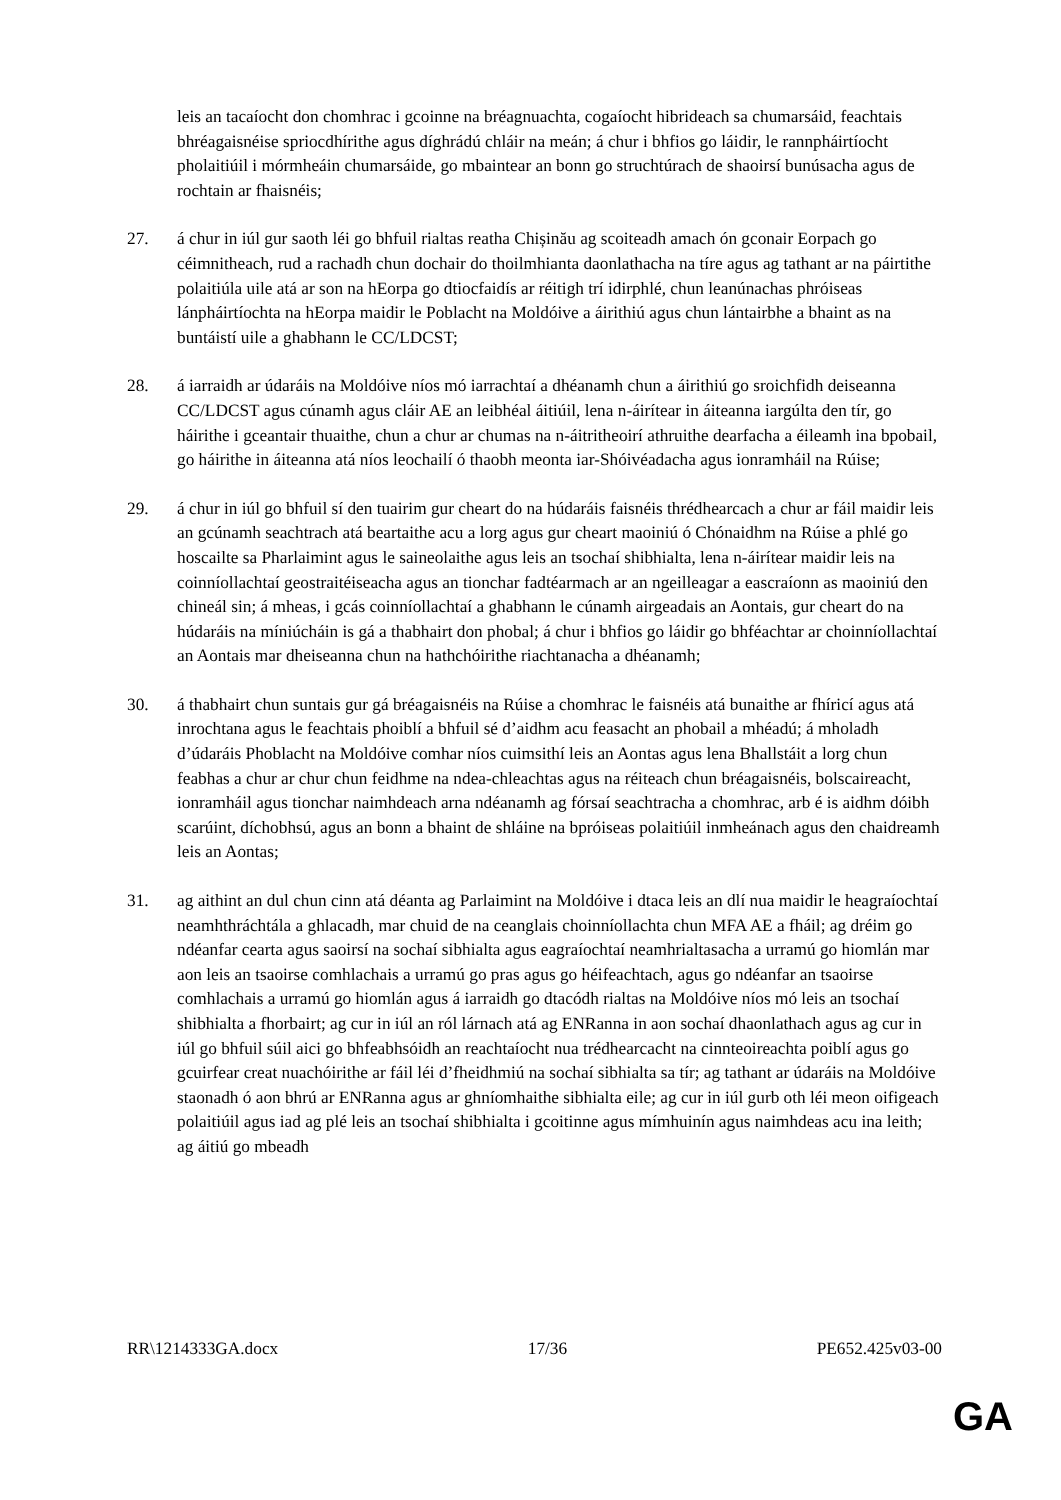leis an tacaíocht don chomhrac i gcoinne na bréagnuachta, cogaíocht hibrideach sa chumarsáid, feachtais bhréagaisnéise spriocdhírithe agus díghrádú chláir na meán; á chur i bhfios go láidir, le rannpháirtíocht pholaitiúil i mórmheáin chumarsáide, go mbaintear an bonn go struchtúrach de shaoirsí bunúsacha agus de rochtain ar fhaisnéis;
27. á chur in iúl gur saoth léi go bhfuil rialtas reatha Chișinău ag scoiteadh amach ón gconair Eorpach go céimnitheach, rud a rachadh chun dochair do thoilmhianta daonlathacha na tíre agus ag tathant ar na páirtithe polaitiúla uile atá ar son na hEorpa go dtiocfaidís ar réitigh trí idirphlé, chun leanúnachas phróiseas lánpháirtíochta na hEorpa maidir le Poblacht na Moldóive a áirithiú agus chun lántairbhe a bhaint as na buntáistí uile a ghabhann le CC/LDCST;
28. á iarraidh ar údaráis na Moldóive níos mó iarrachtaí a dhéanamh chun a áirithiú go sroichfidh deiseanna CC/LDCST agus cúnamh agus cláir AE an leibhéal áitiúil, lena n-áirítear in áiteanna iargúlta den tír, go háirithe i gceantair thuaithe, chun a chur ar chumas na n-áitritheoirí athruithe dearfacha a éileamh ina bpobail, go háirithe in áiteanna atá níos leochailí ó thaobh meonta iar-Shóivéadacha agus ionramháil na Rúise;
29. á chur in iúl go bhfuil sí den tuairim gur cheart do na húdaráis faisnéis thrédhearcach a chur ar fáil maidir leis an gcúnamh seachtrach atá beartaithe acu a lorg agus gur cheart maoiniú ó Chónaidhm na Rúise a phlé go hoscailte sa Pharlaimint agus le saineolaithe agus leis an tsochaí shibhialta, lena n-áirítear maidir leis na coinníollachtaí geostraitéiseacha agus an tionchar fadtéarmach ar an ngeilleagar a eascraíonn as maoiniú den chineál sin; á mheas, i gcás coinníollachtaí a ghabhann le cúnamh airgeadais an Aontais, gur cheart do na húdaráis na míniúcháin is gá a thabhairt don phobal; á chur i bhfios go láidir go bhféachtar ar choinníollachtaí an Aontais mar dheiseanna chun na hathchóirithe riachtanacha a dhéanamh;
30. á thabhairt chun suntais gur gá bréagaisnéis na Rúise a chomhrac le faisnéis atá bunaithe ar fhíricí agus atá inrochtana agus le feachtais phoiblí a bhfuil sé d’aidhm acu feasacht an phobail a mhéadú; á mholadh d’údaráis Phoblacht na Moldóive comhar níos cuimsithí leis an Aontas agus lena Bhallstáit a lorg chun feabhas a chur ar chur chun feidhme na ndea-chleachtas agus na réiteach chun bréagaisnéis, bolscaireacht, ionramháil agus tionchar naimhdeach arna ndéanamh ag fórsaí seachtracha a chomhrac, arb é is aidhm dóibh scarúint, díchobhsú, agus an bonn a bhaint de shláine na bpróiseas polaitiúil inmheánach agus den chaidreamh leis an Aontas;
31. ag aithint an dul chun cinn atá déanta ag Parlaimint na Moldóive i dtaca leis an dlí nua maidir le heagraíochtaí neamhthráchtála a ghlacadh, mar chuid de na ceanglais choinníollachta chun MFA AE a fháil; ag dréim go ndéanfar cearta agus saoirsí na sochaí sibhialta agus eagraíochtaí neamhrialtasacha a urramú go hiomlán mar aon leis an tsaoirse comhlachais a urramú go pras agus go héifeachtach, agus go ndéanfar an tsaoirse comhlachais a urramú go hiomlán agus á iarraidh go dtacódh rialtas na Moldóive níos mó leis an tsochaí shibhialta a fhorbairt; ag cur in iúl an ról lárnach atá ag ENRanna in aon sochaí dhaonlathach agus ag cur in iúl go bhfuil súil aici go bhfeabhsóidh an reachtaíocht nua trédhearcacht na cinnteoireachta poiblí agus go gcuirfear creat nuachóirithe ar fáil léi d’fheidhmiú na sochaí sibhialta sa tír; ag tathant ar údaráis na Moldóive staonadh ó aon bhrú ar ENRanna agus ar ghníomhaithe sibhialta eile; ag cur in iúl gurb oth léi meon oifigeach polaitiúil agus iad ag plé leis an tsochaí shibhialta i gcoitinne agus mímhuinín agus naimhdeas acu ina leith; ag áitiú go mbeadh
RR\1214333GA.docx 17/36 PE652.425v03-00
GA